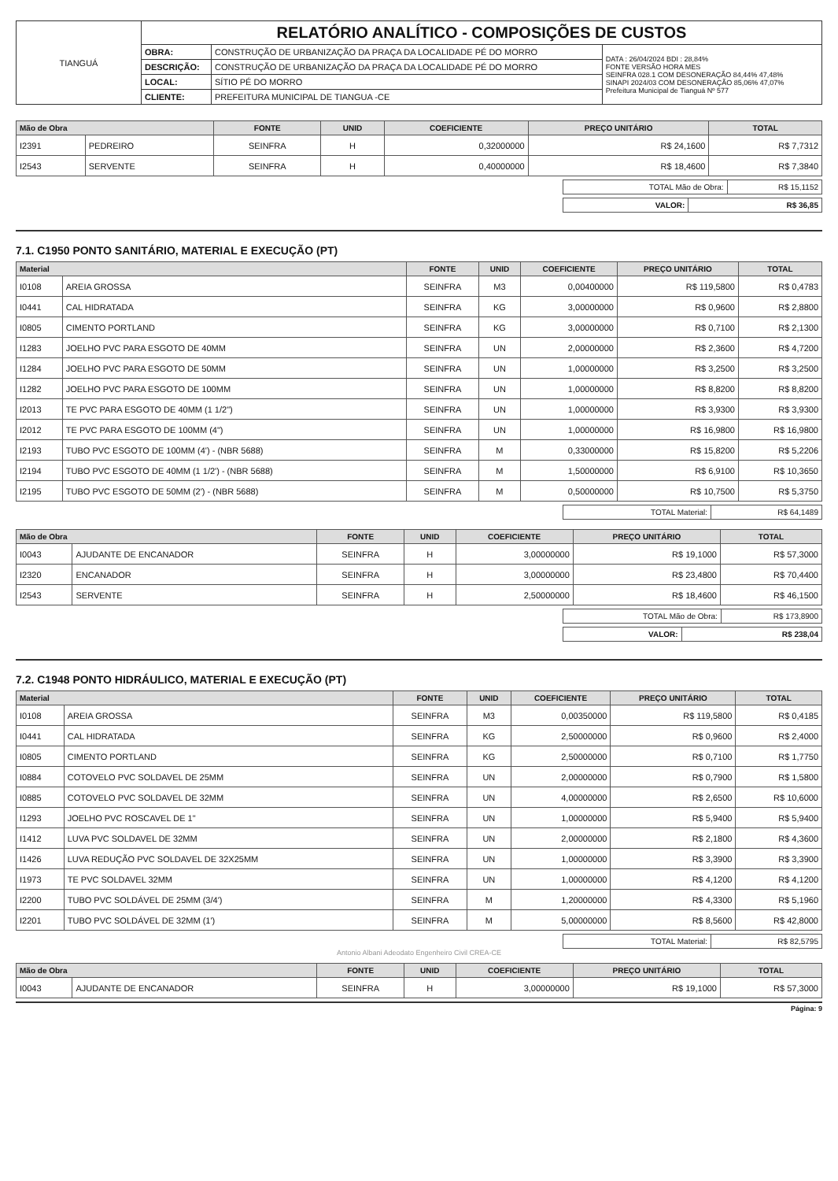| TIANGUÁ | RELATÓRIO ANALÍTICO - COMPOSIÇÕES DE CUSTOS | | |
| | OBRA: | CONSTRUÇÃO DE URBANIZAÇÃO DA PRAÇA DA LOCALIDADE PÉ DO MORRO | DATA : 26/04/2024 BDI : 28,84% FONTE VERSÃO HORA MES SEINFRA 028.1 COM DESONERAÇÃO 84,44% 47,48% SINAPI 2024/03 COM DESONERAÇÃO 85,06% 47,07% Prefeitura Municipal de Tianguá Nº 577 |
| | DESCRIÇÃO: | CONSTRUÇÃO DE URBANIZAÇÃO DA PRAÇA DA LOCALIDADE PÉ DO MORRO | |
| | LOCAL: | SÍTIO PÉ DO MORRO | |
| | CLIENTE: | PREFEITURA MUNICIPAL DE TIANGUA -CE | |
| Mão de Obra | | FONTE | UNID | COEFICIENTE | PREÇO UNITÁRIO | TOTAL |
| --- | --- | --- | --- | --- | --- | --- |
| I2391 | PEDREIRO | SEINFRA | H | 0,32000000 | R$ 24,1600 | R$ 7,7312 |
| I2543 | SERVENTE | SEINFRA | H | 0,40000000 | R$ 18,4600 | R$ 7,3840 |
| TOTAL Mão de Obra: | R$ 15,1152 |
| VALOR: | R$ 36,85 |
7.1. C1950 PONTO SANITÁRIO, MATERIAL E EXECUÇÃO (PT)
| Material | | FONTE | UNID | COEFICIENTE | PREÇO UNITÁRIO | TOTAL |
| --- | --- | --- | --- | --- | --- | --- |
| I0108 | AREIA GROSSA | SEINFRA | M3 | 0,00400000 | R$ 119,5800 | R$ 0,4783 |
| I0441 | CAL HIDRATADA | SEINFRA | KG | 3,00000000 | R$ 0,9600 | R$ 2,8800 |
| I0805 | CIMENTO PORTLAND | SEINFRA | KG | 3,00000000 | R$ 0,7100 | R$ 2,1300 |
| I1283 | JOELHO PVC PARA ESGOTO DE 40MM | SEINFRA | UN | 2,00000000 | R$ 2,3600 | R$ 4,7200 |
| I1284 | JOELHO PVC PARA ESGOTO DE 50MM | SEINFRA | UN | 1,00000000 | R$ 3,2500 | R$ 3,2500 |
| I1282 | JOELHO PVC PARA ESGOTO DE 100MM | SEINFRA | UN | 1,00000000 | R$ 8,8200 | R$ 8,8200 |
| I2013 | TE PVC PARA ESGOTO DE 40MM (1 1/2") | SEINFRA | UN | 1,00000000 | R$ 3,9300 | R$ 3,9300 |
| I2012 | TE PVC PARA ESGOTO DE 100MM (4") | SEINFRA | UN | 1,00000000 | R$ 16,9800 | R$ 16,9800 |
| I2193 | TUBO PVC ESGOTO DE 100MM (4') - (NBR 5688) | SEINFRA | M | 0,33000000 | R$ 15,8200 | R$ 5,2206 |
| I2194 | TUBO PVC ESGOTO DE 40MM (1 1/2') - (NBR 5688) | SEINFRA | M | 1,50000000 | R$ 6,9100 | R$ 10,3650 |
| I2195 | TUBO PVC ESGOTO DE 50MM (2') - (NBR 5688) | SEINFRA | M | 0,50000000 | R$ 10,7500 | R$ 5,3750 |
| TOTAL Material: | R$ 64,1489 |
| Mão de Obra | | FONTE | UNID | COEFICIENTE | PREÇO UNITÁRIO | TOTAL |
| --- | --- | --- | --- | --- | --- | --- |
| I0043 | AJUDANTE DE ENCANADOR | SEINFRA | H | 3,00000000 | R$ 19,1000 | R$ 57,3000 |
| I2320 | ENCANADOR | SEINFRA | H | 3,00000000 | R$ 23,4800 | R$ 70,4400 |
| I2543 | SERVENTE | SEINFRA | H | 2,50000000 | R$ 18,4600 | R$ 46,1500 |
| TOTAL Mão de Obra: | R$ 173,8900 |
| VALOR: | R$ 238,04 |
7.2. C1948 PONTO HIDRÁULICO, MATERIAL E EXECUÇÃO (PT)
| Material | | FONTE | UNID | COEFICIENTE | PREÇO UNITÁRIO | TOTAL |
| --- | --- | --- | --- | --- | --- | --- |
| I0108 | AREIA GROSSA | SEINFRA | M3 | 0,00350000 | R$ 119,5800 | R$ 0,4185 |
| I0441 | CAL HIDRATADA | SEINFRA | KG | 2,50000000 | R$ 0,9600 | R$ 2,4000 |
| I0805 | CIMENTO PORTLAND | SEINFRA | KG | 2,50000000 | R$ 0,7100 | R$ 1,7750 |
| I0884 | COTOVELO PVC SOLDAVEL DE 25MM | SEINFRA | UN | 2,00000000 | R$ 0,7900 | R$ 1,5800 |
| I0885 | COTOVELO PVC SOLDAVEL DE 32MM | SEINFRA | UN | 4,00000000 | R$ 2,6500 | R$ 10,6000 |
| I1293 | JOELHO PVC ROSCAVEL DE 1" | SEINFRA | UN | 1,00000000 | R$ 5,9400 | R$ 5,9400 |
| I1412 | LUVA PVC SOLDAVEL DE 32MM | SEINFRA | UN | 2,00000000 | R$ 2,1800 | R$ 4,3600 |
| I1426 | LUVA REDUÇÃO PVC SOLDAVEL DE 32X25MM | SEINFRA | UN | 1,00000000 | R$ 3,3900 | R$ 3,3900 |
| I1973 | TE PVC SOLDAVEL 32MM | SEINFRA | UN | 1,00000000 | R$ 4,1200 | R$ 4,1200 |
| I2200 | TUBO PVC SOLDÁVEL DE 25MM (3/4') | SEINFRA | M | 1,20000000 | R$ 4,3300 | R$ 5,1960 |
| I2201 | TUBO PVC SOLDÁVEL DE 32MM (1') | SEINFRA | M | 5,00000000 | R$ 8,5600 | R$ 42,8000 |
| TOTAL Material: | R$ 82,5795 |
Antonio Albani Adeodato Engenheiro Civil CREA-CE
| Mão de Obra | | FONTE | UNID | COEFICIENTE | PREÇO UNITÁRIO | TOTAL |
| --- | --- | --- | --- | --- | --- | --- |
| I0043 | AJUDANTE DE ENCANADOR | SEINFRA | H | 3,00000000 | R$ 19,1000 | R$ 57,3000 |
Página: 9